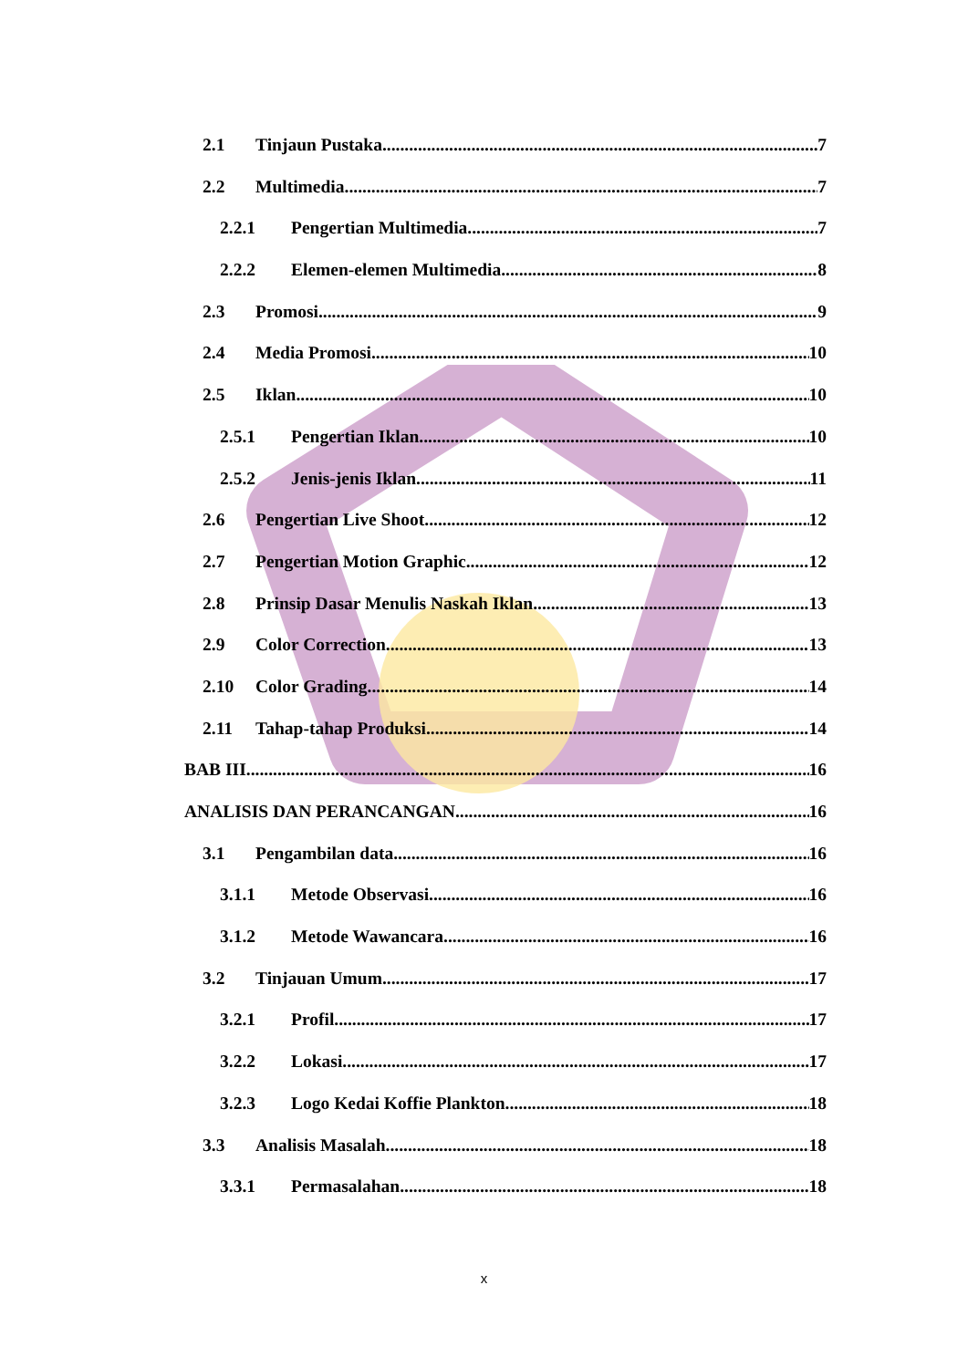2.1 Tinjaun Pustaka 7
2.2 Multimedia 7
2.2.1 Pengertian Multimedia 7
2.2.2 Elemen-elemen Multimedia 8
2.3 Promosi 9
2.4 Media Promosi 10
2.5 Iklan 10
2.5.1 Pengertian Iklan 10
2.5.2 Jenis-jenis Iklan 11
2.6 Pengertian Live Shoot 12
2.7 Pengertian Motion Graphic 12
2.8 Prinsip Dasar Menulis Naskah Iklan 13
2.9 Color Correction 13
2.10 Color Grading 14
2.11 Tahap-tahap Produksi 14
BAB III 16
ANALISIS DAN PERANCANGAN 16
3.1 Pengambilan data 16
3.1.1 Metode Observasi 16
3.1.2 Metode Wawancara 16
3.2 Tinjauan Umum 17
3.2.1 Profil 17
3.2.2 Lokasi 17
3.2.3 Logo Kedai Koffie Plankton 18
3.3 Analisis Masalah 18
3.3.1 Permasalahan 18
x